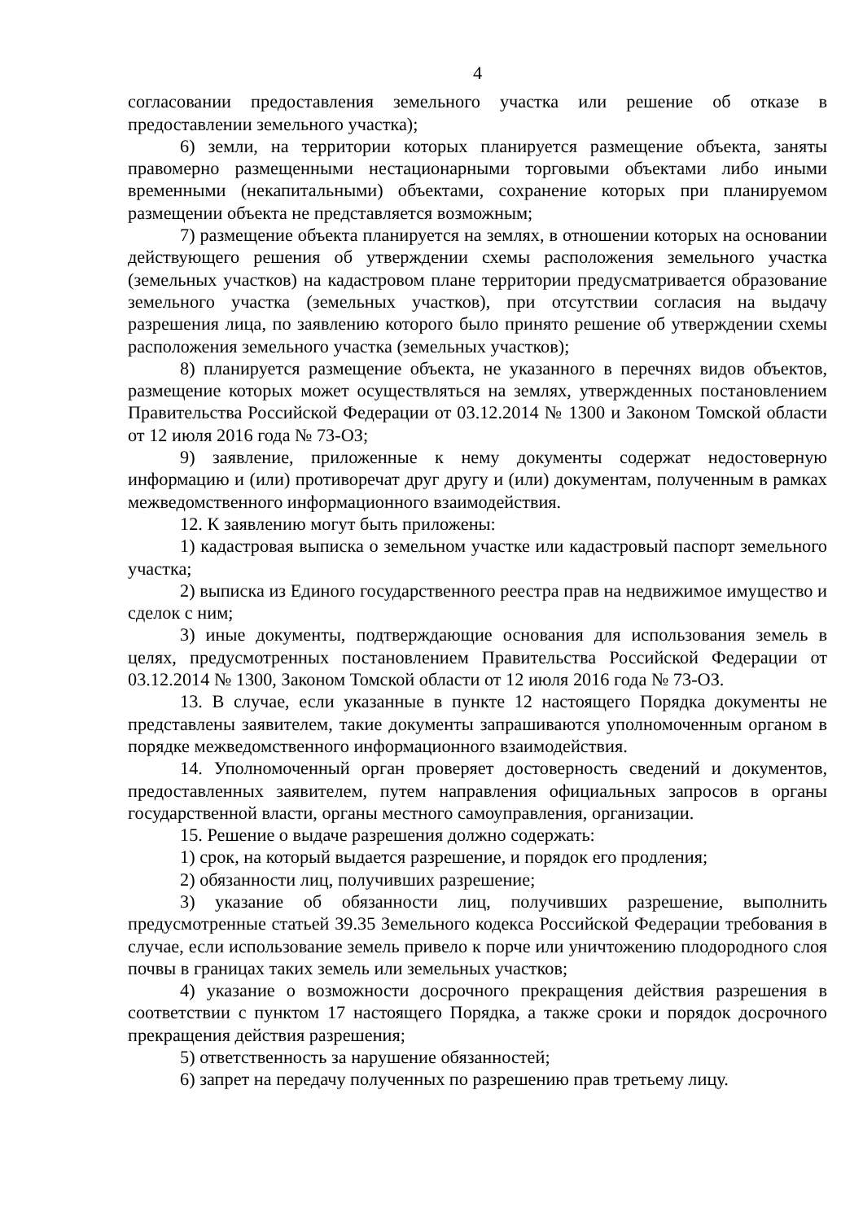4
согласовании предоставления земельного участка или решение об отказе в предоставлении земельного участка);
6) земли, на территории которых планируется размещение объекта, заняты правомерно размещенными нестационарными торговыми объектами либо иными временными (некапитальными) объектами, сохранение которых при планируемом размещении объекта не представляется возможным;
7) размещение объекта планируется на землях, в отношении которых на основании действующего решения об утверждении схемы расположения земельного участка (земельных участков) на кадастровом плане территории предусматривается образование земельного участка (земельных участков), при отсутствии согласия на выдачу разрешения лица, по заявлению которого было принято решение об утверждении схемы расположения земельного участка (земельных участков);
8) планируется размещение объекта, не указанного в перечнях видов объектов, размещение которых может осуществляться на землях, утвержденных постановлением Правительства Российской Федерации от 03.12.2014 № 1300 и Законом Томской области от 12 июля 2016 года № 73-ОЗ;
9) заявление, приложенные к нему документы содержат недостоверную информацию и (или) противоречат друг другу и (или) документам, полученным в рамках межведомственного информационного взаимодействия.
12. К заявлению могут быть приложены:
1) кадастровая выписка о земельном участке или кадастровый паспорт земельного участка;
2) выписка из Единого государственного реестра прав на недвижимое имущество и сделок с ним;
3) иные документы, подтверждающие основания для использования земель в целях, предусмотренных постановлением Правительства Российской Федерации от 03.12.2014 № 1300, Законом Томской области от 12 июля 2016 года № 73-ОЗ.
13. В случае, если указанные в пункте 12 настоящего Порядка документы не представлены заявителем, такие документы запрашиваются уполномоченным органом в порядке межведомственного информационного взаимодействия.
14. Уполномоченный орган проверяет достоверность сведений и документов, предоставленных заявителем, путем направления официальных запросов в органы государственной власти, органы местного самоуправления, организации.
15. Решение о выдаче разрешения должно содержать:
1) срок, на который выдается разрешение, и порядок его продления;
2) обязанности лиц, получивших разрешение;
3) указание об обязанности лиц, получивших разрешение, выполнить предусмотренные статьей 39.35 Земельного кодекса Российской Федерации требования в случае, если использование земель привело к порче или уничтожению плодородного слоя почвы в границах таких земель или земельных участков;
4) указание о возможности досрочного прекращения действия разрешения в соответствии с пунктом 17 настоящего Порядка, а также сроки и порядок досрочного прекращения действия разрешения;
5) ответственность за нарушение обязанностей;
6) запрет на передачу полученных по разрешению прав третьему лицу.